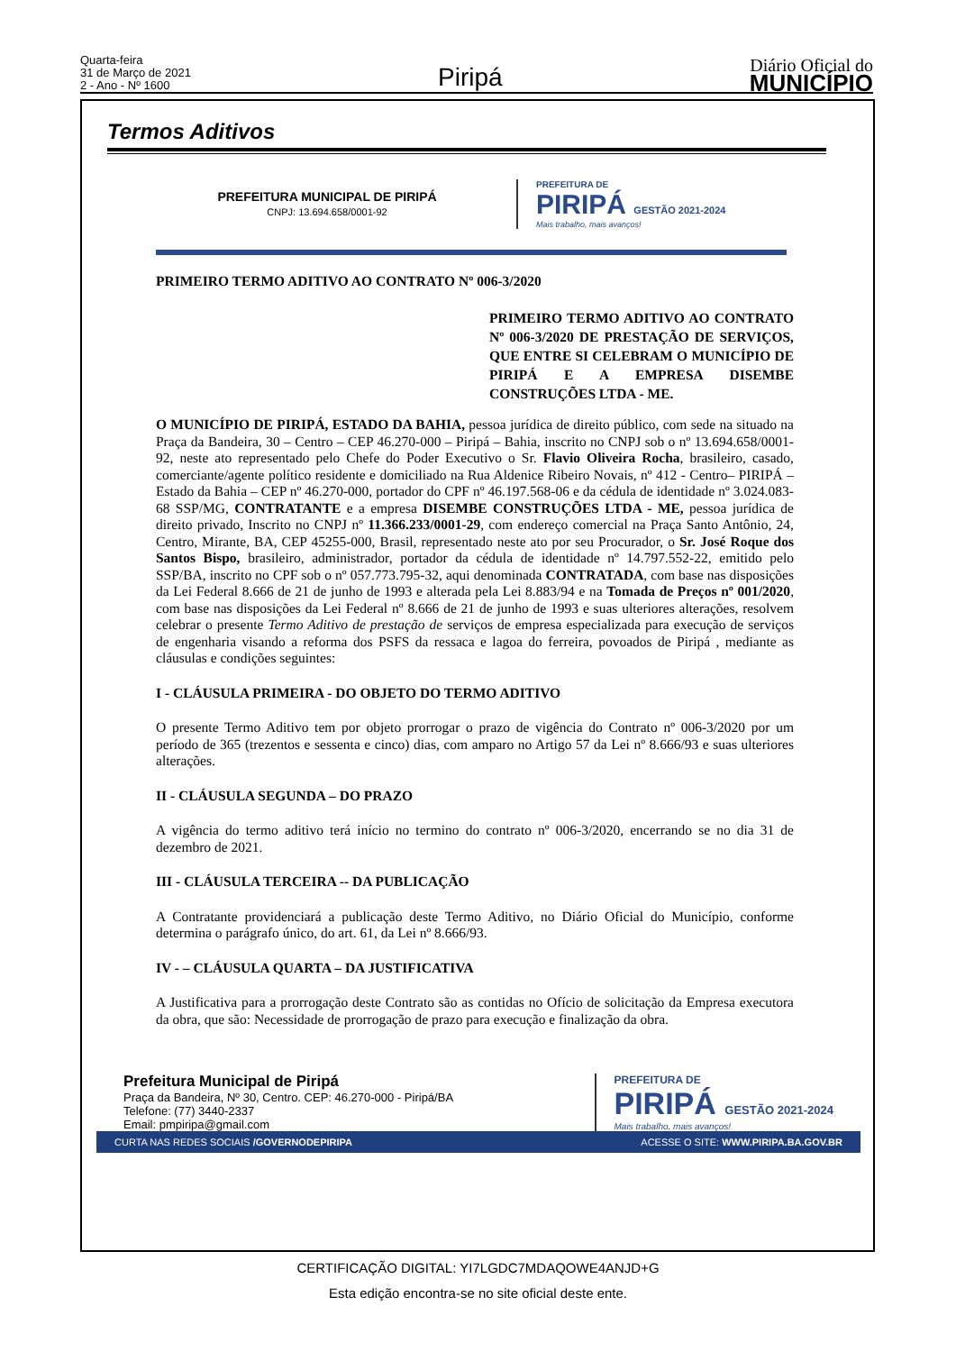Quarta-feira
31 de Março de 2021
2 - Ano - Nº 1600
Piripá
Diário Oficial do
MUNICÍPIO
Termos Aditivos
PREFEITURA MUNICIPAL DE PIRIPÁ
CNPJ: 13.694.658/0001-92
PREFEITURA DE
PIRIPÁ GESTÃO 2021-2024
Mais trabalho, mais avanços!
PRIMEIRO TERMO ADITIVO AO CONTRATO Nº 006-3/2020
PRIMEIRO TERMO ADITIVO AO CONTRATO Nº 006-3/2020 DE PRESTAÇÃO DE SERVIÇOS, QUE ENTRE SI CELEBRAM O MUNICÍPIO DE PIRIPÁ E A EMPRESA DISEMBE CONSTRUÇÕES LTDA - ME.
O MUNICÍPIO DE PIRIPÁ, ESTADO DA BAHIA, pessoa jurídica de direito público, com sede na situado na Praça da Bandeira, 30 – Centro – CEP 46.270-000 – Piripá – Bahia, inscrito no CNPJ sob o nº 13.694.658/0001-92, neste ato representado pelo Chefe do Poder Executivo o Sr. Flavio Oliveira Rocha, brasileiro, casado, comerciante/agente político residente e domiciliado na Rua Aldenice Ribeiro Novais, nº 412 - Centro– PIRIPÁ – Estado da Bahia – CEP nº 46.270-000, portador do CPF nº 46.197.568-06 e da cédula de identidade nº 3.024.083-68 SSP/MG, CONTRATANTE e a empresa DISEMBE CONSTRUÇÕES LTDA - ME, pessoa jurídica de direito privado, Inscrito no CNPJ nº 11.366.233/0001-29, com endereço comercial na Praça Santo Antônio, 24, Centro, Mirante, BA, CEP 45255-000, Brasil, representado neste ato por seu Procurador, o Sr. José Roque dos Santos Bispo, brasileiro, administrador, portador da cédula de identidade nº 14.797.552-22, emitido pelo SSP/BA, inscrito no CPF sob o nº 057.773.795-32, aqui denominada CONTRATADA, com base nas disposições da Lei Federal 8.666 de 21 de junho de 1993 e alterada pela Lei 8.883/94 e na Tomada de Preços nº 001/2020, com base nas disposições da Lei Federal nº 8.666 de 21 de junho de 1993 e suas ulteriores alterações, resolvem celebrar o presente Termo Aditivo de prestação de serviços de empresa especializada para execução de serviços de engenharia visando a reforma dos PSFS da ressaca e lagoa do ferreira, povoados de Piripá , mediante as cláusulas e condições seguintes:
I - CLÁUSULA PRIMEIRA - DO OBJETO DO TERMO ADITIVO
O presente Termo Aditivo tem por objeto prorrogar o prazo de vigência do Contrato nº 006-3/2020 por um período de 365 (trezentos e sessenta e cinco) dias, com amparo no Artigo 57 da Lei nº 8.666/93 e suas ulteriores alterações.
II - CLÁUSULA SEGUNDA – DO PRAZO
A vigência do termo aditivo terá início no termino do contrato nº 006-3/2020, encerrando se no dia 31 de dezembro de 2021.
III - CLÁUSULA TERCEIRA -- DA PUBLICAÇÃO
A Contratante providenciará a publicação deste Termo Aditivo, no Diário Oficial do Município, conforme determina o parágrafo único, do art. 61, da Lei nº 8.666/93.
IV - – CLÁUSULA QUARTA – DA JUSTIFICATIVA
A Justificativa para a prorrogação deste Contrato são as contidas no Ofício de solicitação da Empresa executora da obra, que são: Necessidade de prorrogação de prazo para execução e finalização da obra.
Prefeitura Municipal de Piripá
Praça da Bandeira, Nº 30, Centro. CEP: 46.270-000 - Piripá/BA
Telefone: (77) 3440-2337
Email: pmpiripa@gmail.com
PREFEITURA DE
PIRIPÁ GESTÃO 2021-2024
Mais trabalho, mais avanços!
CURTA NAS REDES SOCIAIS /GOVERNODEPIRIPA ACESSE O SITE: WWW.PIRIPA.BA.GOV.BR
CERTIFICAÇÃO DIGITAL: YI7LGDC7MDAQOWE4ANJD+G
Esta edição encontra-se no site oficial deste ente.